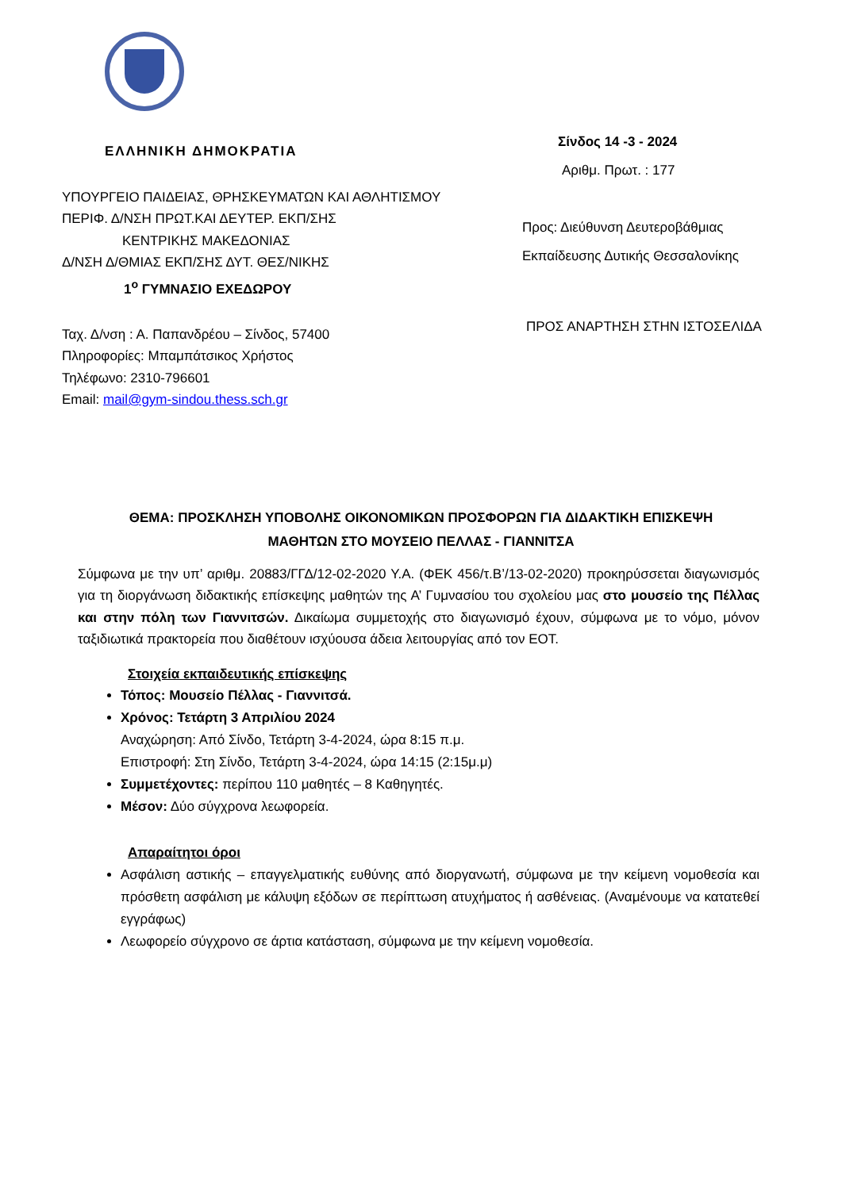ΕΛΛΗΝΙΚΗ ΔΗΜΟΚΡΑΤΙΑ
ΥΠΟΥΡΓΕΙΟ ΠΑΙΔΕΙΑΣ, ΘΡΗΣΚΕΥΜΑΤΩΝ ΚΑΙ ΑΘΛΗΤΙΣΜΟΥ
ΠΕΡΙΦ. Δ/ΝΣΗ ΠΡΩΤ.ΚΑΙ ΔΕΥΤΕΡ. ΕΚΠ/ΣΗΣ
ΚΕΝΤΡΙΚΗΣ ΜΑΚΕΔΟΝΙΑΣ
Δ/ΝΣΗ Δ/ΘΜΙΑΣ ΕΚΠ/ΣΗΣ ΔΥΤ. ΘΕΣ/ΝΙΚΗΣ
1<sup>ο</sup> ΓΥΜΝΑΣΙΟ ΕΧΕΔΩΡΟΥ
Ταχ. Δ/νση : Α. Παπανδρέου – Σίνδος, 57400
Πληροφορίες: Μπαμπάτσικος Χρήστος
Τηλέφωνο: 2310-796601
Email: mail@gym-sindou.thess.sch.gr
Σίνδος 14 -3 - 2024
Αριθμ. Πρωτ. : 177
Προς: Διεύθυνση Δευτεροβάθμιας
Εκπαίδευσης Δυτικής Θεσσαλονίκης
ΠΡΟΣ ΑΝΑΡΤΗΣΗ ΣΤΗΝ ΙΣΤΟΣΕΛΙΔΑ
ΘΕΜΑ: ΠΡΟΣΚΛΗΣΗ ΥΠΟΒΟΛΗΣ ΟΙΚΟΝΟΜΙΚΩΝ ΠΡΟΣΦΟΡΩΝ ΓΙΑ ΔΙΔΑΚΤΙΚΗ ΕΠΙΣΚΕΨΗ
ΜΑΘΗΤΩΝ ΣΤΟ ΜΟΥΣΕΙΟ ΠΕΛΛΑΣ - ΓΙΑΝΝΙΤΣΑ
Σύμφωνα με την υπ’ αριθμ. 20883/ΓΓΔ/12-02-2020 Υ.Α. (ΦΕΚ 456/τ.Β’/13-02-2020) προκηρύσσεται διαγωνισμός για τη διοργάνωση διδακτικής επίσκεψης μαθητών της Α’ Γυμνασίου του σχολείου μας στο μουσείο της Πέλλας και στην πόλη των Γιαννιτσών. Δικαίωμα συμμετοχής στο διαγωνισμό έχουν, σύμφωνα με το νόμο, μόνον ταξιδιωτικά πρακτορεία που διαθέτουν ισχύουσα άδεια λειτουργίας από τον ΕΟΤ.
Στοιχεία εκπαιδευτικής επίσκεψης
Τόπος: Μουσείο Πέλλας - Γιαννιτσά.
Χρόνος: Τετάρτη 3 Απριλίου 2024
Αναχώρηση: Από Σίνδο, Τετάρτη 3-4-2024, ώρα 8:15 π.μ.
Επιστροφή: Στη Σίνδο, Τετάρτη 3-4-2024, ώρα 14:15 (2:15μ.μ)
Συμμετέχοντες: περίπου 110 μαθητές – 8 Καθηγητές.
Μέσον: Δύο σύγχρονα λεωφορεία.
Απαραίτητοι όροι
Ασφάλιση αστικής – επαγγελματικής ευθύνης από διοργανωτή, σύμφωνα με την κείμενη νομοθεσία και πρόσθετη ασφάλιση με κάλυψη εξόδων σε περίπτωση ατυχήματος ή ασθένειας. (Αναμένουμε να κατατεθεί εγγράφως)
Λεωφορείο σύγχρονο σε άρτια κατάσταση, σύμφωνα με την κείμενη νομοθεσία.